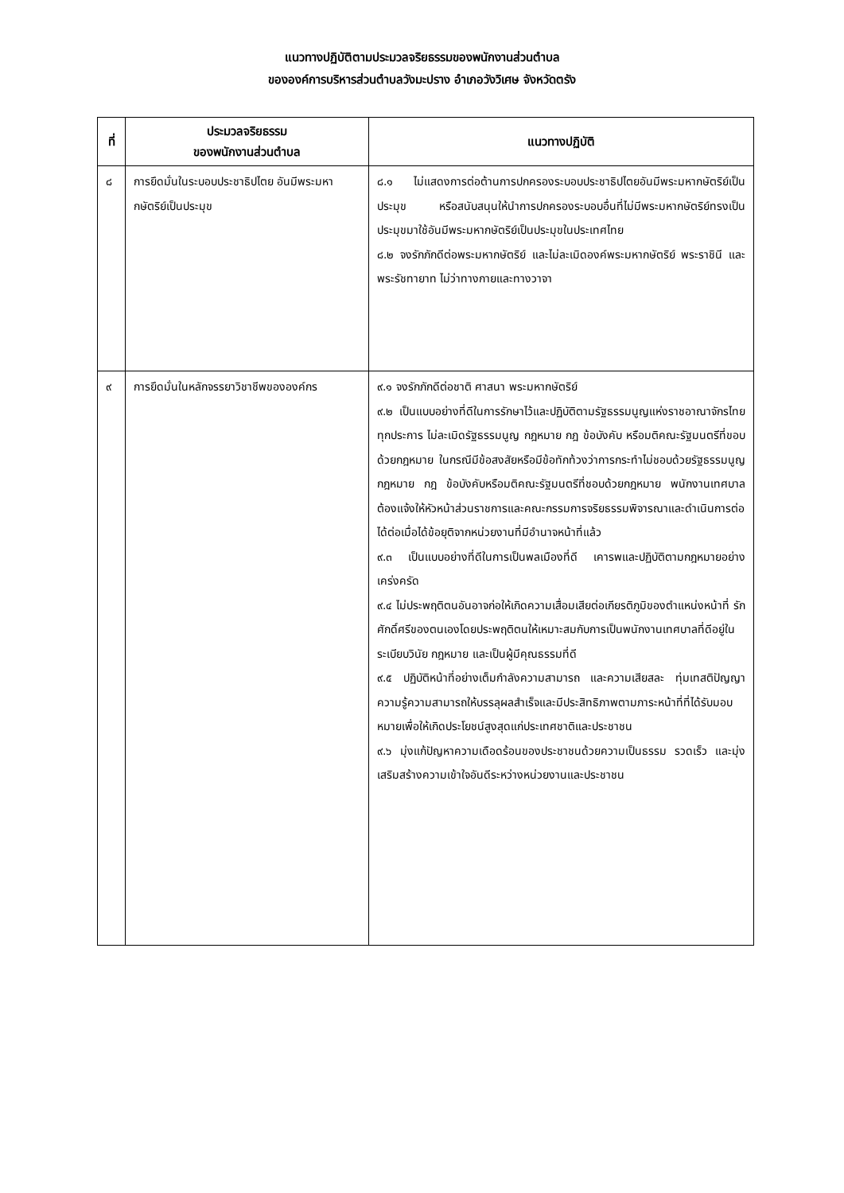แนวทางปฏิบัติตามประมวลจริยธรรมของพนักงานส่วนตำบล
ขององค์การบริหารส่วนตำบลวังมะปราง อำเภอวังวิเศษ จังหวัดตรัง
| ที่ | ประมวลจริยธรรม ของพนักงานส่วนตำบล | แนวทางปฏิบัติ |
| --- | --- | --- |
| ๘ | การยึดมั่นในระบอบประชาธิปไตย อันมีพระมหากษัตริย์เป็นประมุข | ๘.๑ ไม่แสดงการต่อต้านการปกครองระบอบประชาธิปไตยอันมีพระมหากษัตริย์เป็นประมุข หรือสนับสนุนให้นำการปกครองระบอบอื่นที่ไม่มีพระมหากษัตริย์ทรงเป็นประมุขมาใช้อันมีพระมหากษัตริย์เป็นประมุขในประเทศไทย ๘.๒ จงรักภักดีต่อพระมหากษัตริย์ และไม่ละเมิดองค์พระมหากษัตริย์ พระราชินี และพระรัชทายาท ไม่ว่าทางกายและทางวาจา |
| ๙ | การยึดมั่นในหลักจรรยาวิชาชีพขององค์กร | ๙.๑ จงรักภักดีต่อชาติ ศาสนา พระมหากษัตริย์ ๙.๒ เป็นแบบอย่างที่ดีในการรักษาไว้และปฏิบัติตามรัฐธรรมนูญแห่งราชอาณาจักรไทยทุกประการ ไม่ละเมิดรัฐธรรมนูญ กฎหมาย กฎ ข้อบังคับ หรือมติคณะรัฐมนตรีที่ขอบด้วยกฎหมาย ในกรณีมีข้อสงสัยหรือมีข้อทักท้วงว่าการกระทำไม่ชอบด้วยรัฐธรรมนูญ กฎหมาย กฎ ข้อบังคับหรือมติคณะรัฐมนตรีที่ชอบด้วยกฎหมาย พนักงานเทศบาลต้องแจ้งให้หัวหน้าส่วนราชการและคณะกรรมการจริยธรรมพิจารณาและดำเนินการต่อได้ต่อเมื่อได้ข้อยุติจากหน่วยงานที่มีอำนาจหน้าที่แล้ว ๙.๓ เป็นแบบอย่างที่ดีในการเป็นพลเมืองที่ดี เคารพและปฏิบัติตามกฎหมายอย่างเคร่งครัด ๙.๔ ไม่ประพฤติตนอันอาจก่อให้เกิดความเสื่อมเสียต่อเกียรติภูมิของตำแหน่งหน้าที่ รักศักดิ์ศรีของตนเองโดยประพฤติตนให้เหมาะสมกับการเป็นพนักงานเทศบาลที่ดีอยู่ในระเบียบวินัย กฎหมาย และเป็นผู้มีคุณธรรมที่ดี ๙.๕ ปฏิบัติหน้าที่อย่างเต็มกำลังความสามารถ และความเสียสละ ทุ่มเทสติปัญญา ความรู้ความสามารถให้บรรลุผลสำเร็จและมีประสิทธิภาพตามภาระหน้าที่ที่ได้รับมอบหมายเพื่อให้เกิดประโยชน์สูงสุดแก่ประเทศชาติและประชาชน ๙.๖ มุ่งแก้ปัญหาความเดือดร้อนของประชาชนด้วยความเป็นธรรม รวดเร็ว และมุ่งเสริมสร้างความเข้าใจอันดีระหว่างหน่วยงานและประชาชน |